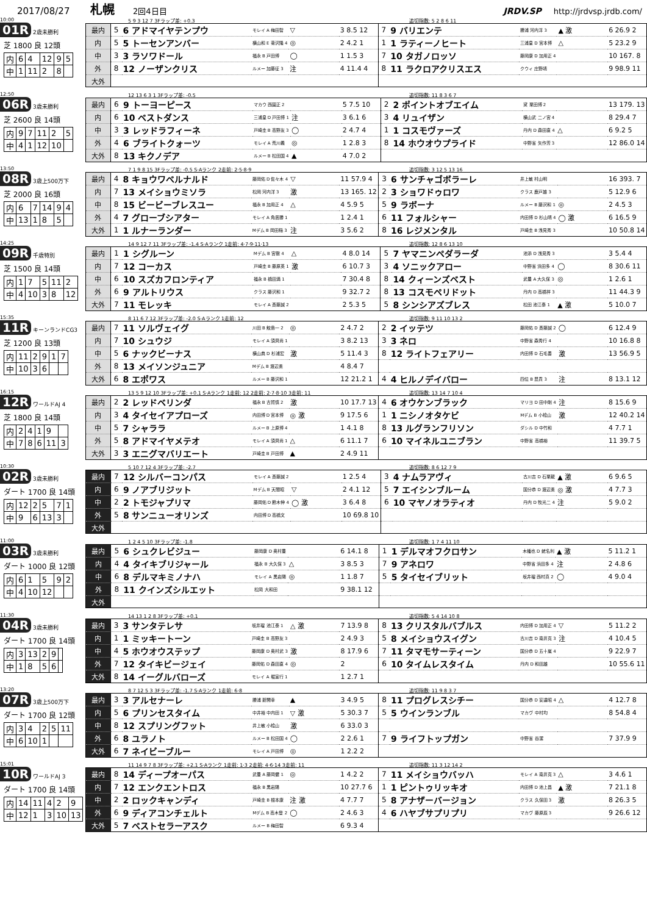2017/08/27 札幌 2回4日目 JRDV.SP http://jrdvsp.jrdb.com/
10:00
01R 2歳未勝利
芝 1800 良 12頭
| 内 | 6 | 4 | 12 | 9 | 5 |
| 中 | 1 | 11 | 2 | 8 | |
5 9 3 12 7 3Fラップ差: +0.3 追切指数: 5 2 8 6 11
| 最内 | 5 | 6 アドマイヤテンプウ | モレイ A 梅田智 | ▽ | 3 8.5 12 | 7 | 9 バリエンテ | 勝浦 河内洋 3 | ▲ 激 | 6 26.9 2 |
| 内 | 5 | 5 トーセンアンバー | 横山和 E 菊沢隆 4 | ◎ | 2 4.2 1 | 1 | 1 ラティーノヒート | 三浦皇 D 宮本博 | △ | 5 23.2 9 |
| 中 | 3 | 3 ラソワドール | 福永 B 戸田博 | ◯ | 1 1.5 3 | 7 | 10 タガノロッソ | 藤岡康 D 加用正 4 | | 10 167. 8 |
| 外 | 8 | 12 ノーザンクリス | ルメー 加藤征 3 | 注 | 4 11.4 4 | 8 | 11 ラクロアクリスエス | クウィ 庄野靖 | | 9 98.9 11 |
| 大外 | | | | | | | | | | |
12:50
06R 3歳未勝利
芝 2600 良 14頭
| 内 | 9 | 7 | 11 | 2 | 5 |
| 中 | 4 | 1 | 12 | 10 | |
12 13 6 3 1 3Fラップ差: -0.5 追切指数: 11 8 3 6 7
| 最内 | 6 | 9 トーヨーピース | マカウ 西園正 2 | | 5 7.5 10 | 2 | 2 ポイントオブエイム | 黛 栗田博 2 | | 13 179. 13 |
| 内 | 6 | 10 ベストダンス | 三浦皇 D 戸田博 1 | 注 | 3 6.1 6 | 3 | 4 リュイザン | 横山武 二ノ宮 4 | | 8 29.4 7 |
| 中 | 3 | 3 レッドラフィーネ | 戸崎圭 B 高野友 3 | ◯ | 2 4.7 4 | 1 | 1 コスモヴァーズ | 丹内 D 森田直 4 | △ | 6 9.2 5 |
| 外 | 4 | 6 ブライトクォーツ | モレイ A 荒川義 | ◎ | 1 2.8 3 | 8 | 14 ホウオウプライド | 中野省 矢作芳 3 | | 12 86.0 14 |
| 大外 | 8 | 13 キクノデア | ルメー B 松田国 4 | ▲ | 4 7.0 2 | | | | | |
13:50
08R 3歳上500万下
芝 2000 良 16頭
| 内 | 6 | 7 | 14 | 9 | 4 |
| 中 | 13 | 1 | 8 | 5 | |
7 1 9 8 15 3Fラップ差: -0.5 S·Aランク 2走前: 2·5·8·9 追切指数: 3 12 5 13 16
| 最内 | 4 | 8 キョウワベルナルド | 藤岡佑 D 佐々木 4 | ▽ | 11 57.9 4 | 3 | 6 サンチャゴボラーレ | 井上敏 村山明 | | 16 393. 7 |
| 内 | 7 | 13 メイショウミソラ | 松岡 河内洋 3 | 激 | 13 165. 12 | 2 | 3 ショワドゥロワ | クラス 鹿戸雄 3 | | 5 12.9 6 |
| 中 | 8 | 15 ビービーブレスユー | 福永 B 加用正 4 | △ | 4 5.9 5 | 5 | 9 ラボーナ | ルメー B 藤沢和 1 | ◎ | 2 4.5 3 |
| 外 | 4 | 7 グローブシアター | モレイ A 角居勝 1 | | 1 2.4 1 | 6 | 11 フォルシャー | 内田博 D 杉山晴 4 | ◯ 激 | 6 16.5 9 |
| 大外 | 1 | 1 ルナーランダー | Mデム B 岡田稲 3 | 注 | 3 5.6 2 | 8 | 16 レジメンタル | 戸崎圭 B 浅見秀 3 | | 10 50.8 14 |
14:25
09R 千歳特別
芝 1500 良 14頭
| 内 | 1 | 7 | 5 | 11 | 2 |
| 中 | 4 | 10 | 3 | 8 | 12 |
14 9 12 7 11 3Fラップ差: -1.4 S·Aランク 1走前: 4·7·9·11·13 追切指数: 12 8 6 13 10
| 最内 | 1 | 1 シグルーン | Mデム B 宮徹 4 | △ | 4 8.0 14 | 5 | 7 ヤマニンペダラーダ | 池添 D 浅見秀 3 | | 3 5.4 4 |
| 内 | 7 | 12 コーカス | 戸崎圭 B 藤原英 1 | 激 | 6 10.7 3 | 3 | 4 ソニックアロー | 中野省 浜田多 4 | ◯ | 8 30.6 11 |
| 中 | 6 | 10 スズカフロンティア | 福永 B 橋田満 1 | | 7 30.4 8 | 8 | 14 クィーンズベスト | 武豊 A 大久保 3 | ◎ | 1 2.6 1 |
| 外 | 6 | 9 アルトリウス | クラス 藤沢和 1 | | 9 32.7 2 | 8 | 13 コスモペリドット | 丹内 D 高橋祥 3 | | 11 44.3 9 |
| 大外 | 7 | 11 モレッキ | モレイ A 斎藤誠 2 | | 2 5.3 5 | 5 | 8 シンシアズブレス | 松田 池江泰 1 | ▲ 激 | 5 10.0 7 |
15:35
11R キーンランドCG3
芝 1200 良 13頭
| 内 | 11 | 2 | 9 | 1 | 7 |
| 中 | 10 | 3 | 6 | | |
8 11 6 7 12 3Fラップ差: -2.0 S·Aランク 1走前: 12 追切指数: 9 11 10 13 2
| 最内 | 7 | 11 ソルヴェイグ | 川田 B 鮫島一 2 | ◎ | 2 4.7 2 | 2 | 2 イッテツ | 藤岡佑 D 斎藤誠 2 | ◯ | 6 12.4 9 |
| 内 | 7 | 10 シュウジ | モレイ A 須貝尚 1 | | 3 8.2 13 | 3 | 3 ネロ | 中野省 森秀行 4 | | 10 16.8 8 |
| 中 | 5 | 6 ナックビーナス | 横山典 D 杉浦宏 | 激 | 5 11.4 3 | 8 | 12 ライトフェアリー | 内田博 D 石毛善 | 激 | 13 56.9 5 |
| 外 | 8 | 13 メイソンジュニア | Mデム B 渡辺薫 | | 4 8.4 7 | | | | | |
| 大外 | 6 | 8 エポワス | ルメー B 藤沢和 1 | | 12 21.2 1 | 4 | 4 ヒルノデイバロー | 四位 B 昆貢 3 | 注 | 8 13.1 12 |
16:15
12R ワールドAJ 4
芝 1800 良 14頭
| 内 | 2 | 4 | 1 | 9 | |
| 中 | 7 | 8 | 6 | 11 | 3 |
13 5 9 12 10 3Fラップ差: +0.1 S·Aランク 1走前: 12 2走前: 2·7·8·10 3走前: 11 追切指数: 13 14 7 10 4
| 最内 | 2 | 2 レッドベリンダ | 福永 B 古賀慎 2 | 激 | 10 17.7 13 | 4 | 6 オウケンブラック | マリヨ D 田中剛 4 | 注 | 8 15.6 9 |
| 内 | 3 | 4 タイセイアプローズ | 内田博 D 宮本博 | ◎ 激 | 9 17.5 6 | 1 | 1 ニシノオタケビ | Mデム B 小桧山 | 激 | 12 40.2 14 |
| 中 | 5 | 7 シャララ | ルメー B 上原博 4 | | 1 4.1 8 | 8 | 13 ルグランフリソン | ダシル D 中竹和 | | 4 7.7 1 |
| 外 | 5 | 8 アドマイヤメテオ | モレイ A 須貝尚 1 | △ | 6 11.1 7 | 6 | 10 マイネルユニブラン | 中野省 高橋裕 | | 11 39.7 5 |
| 大外 | 3 | 3 エニグマバリエート | 戸崎圭 B 戸田博 | ▲ | 2 4.9 11 | | | | | |
10:30
02R 3歳未勝利
ダート 1700 良 14頭
| 内 | 12 | 2 | 5 | 7 | 1 |
| 中 | 9 | 6 | 13 | 3 | |
5 10 7 12 4 3Fラップ差: -2.7 追切指数: 8 6 12 7 9
| 最内 | 7 | 12 シルバーコンパス | モレイ A 斎藤誠 2 | | 1 2.5 4 | 3 | 4 ナムラアヴィ | 古川吉 D 石栗龍 | ▲ 激 | 6 9.6 5 |
| 内 | 6 | 9 ノアブリジット | Mデム B 天間昭 | ▽ | 2 4.1 12 | 5 | 7 エイシンブルーム | 国分恭 D 渡辺薫 | ◎ 激 | 4 7.7 3 |
| 中 | 2 | 2 トモジャプリマ | 藤岡佑 D 鈴木伸 4 | ◯ 激 | 3 6.4 8 | 6 | 10 マヤノオラティオ | 丹内 D 牧光二 4 | 注 | 5 9.0 2 |
| 外 | 5 | 8 サンニューオリンズ | 内田博 D 高橋文 | | 10 69.8 10 | | | | | |
| 大外 | | | | | | | | | | |
11:00
03R 3歳未勝利
ダート 1000 良 12頭
| 内 | 6 | 1 | 5 | 9 | 2 |
| 中 | 4 | 10 | 12 | | |
1 2 4 5 10 3Fラップ差: -1.8 追切指数: 1 7 4 11 10
| 最内 | 5 | 6 シュクレビジュー | 藤岡康 D 奥村豊 | | 6 14.1 8 | 1 | 1 デルマオフクロサン | 木幡也 D 蛯名利 | ▲ 激 | 5 11.2 1 |
| 内 | 4 | 4 タイキブリジャール | 福永 B 大久保 3 | △ | 3 8.5 3 | 7 | 9 アネロワ | 中野省 浜田多 4 | 注 | 2 4.8 6 |
| 中 | 6 | 8 デルマキミノナハ | モレイ A 黒岩陽 | ◎ | 1 1.8 7 | 5 | 5 タイセイブリット | 坂井瑠 西村真 2 | ◯ | 4 9.0 4 |
| 外 | 8 | 11 クインズシルエット | 松岡 大和田 | | 9 38.1 12 | | | | | |
| 大外 | | | | | | | | | | |
11:30
04R 3歳未勝利
ダート 1700 良 14頭
| 内 | 3 | 13 | 2 | 9 | |
| 中 | 1 | 8 | 5 | 6 | |
14 13 1 2 8 3Fラップ差: +0.1 追切指数: 5 4 14 10 8
| 最内 | 3 | 3 サンタテレサ | 坂井瑠 池江泰 1 | △ 激 | 7 13.9 8 | 8 | 13 クリスタルバブルス | 内田博 D 加用正 4 | ▽ | 5 11.2 2 |
| 内 | 1 | 1 ミッキートーン | 戸崎圭 B 高野友 3 | | 2 4.9 3 | 5 | 8 メイショウスイグン | 古川吉 D 南井克 3 | 注 | 4 10.4 5 |
| 中 | 4 | 5 ホウオウステップ | 藤岡康 D 奥村武 3 | 激 | 8 17.9 6 | 7 | 11 タマモサーティーン | 国分恭 D 五十嵐 4 | | 9 22.9 7 |
| 外 | 7 | 12 タイキビージェイ | 藤岡佑 D 森田直 4 | ◎ | 2 | 6 | 10 タイムレスタイム | 丹内 D 和田雄 | | 10 55.6 11 |
| 大外 | 8 | 14 イーグルバローズ | モレイ A 堀宣行 1 | | 1 2.7 1 | | | | | |
13:20
07R 3歳上500万下
ダート 1700 良 12頭
| 内 | 3 | 4 | 2 | 5 | 11 |
| 中 | 6 | 10 | 1 | | |
8 7 12 5 3 3Fラップ差: -1.7 S·Aランク 1走前: 6·8 追切指数: 11 9 8 3 7
| 最内 | 3 | 3 アルセナーレ | 勝浦 新開幸 | ▲ | 3 4.9 5 | 8 | 11 プログレスシチー | 国分恭 D 安達昭 4 | △ | 4 12.7 8 |
| 内 | 5 | 6 プリンセスタイム | 中井裕 中内田 1 | ▽ 激 | 5 30.3 7 | 5 | 5 ウインランブル | マカヴ 中村均 | | 8 54.8 4 |
| 中 | 8 | 12 スプリングフット | 井上敏 小桧山 | 激 | 6 33.0 3 | | | | | |
| 外 | 6 | 8 ユラノト | ルメー B 松田国 4 | ◯ | 2 2.6 1 | 7 | 9 ライフトップガン | 中野省 谷潔 | | 7 37.9 9 |
| 大外 | 6 | 7 ネイビーブルー | モレイ A 戸田博 | ◎ | 1 2.2 2 | | | | | |
15:01
10R ワールドAJ 3
ダート 1700 良 14頭
| 内 | 14 | 11 | 4 | 2 | 9 |
| 中 | 12 | 1 | 3 | 10 | 13 |
11 14 9 7 8 3Fラップ差: +2.1 S·Aランク 1走前: 1·3 2走前: 4·6·14 3走前: 11 追切指数: 11 3 12 14 2
| 最内 | 8 | 14 ディープオーパス | 武豊 A 藤岡健 1 | ◎ | 1 4.2 2 | 7 | 11 メイショウバッハ | モレイ A 南井克 3 | △ | 3 4.6 1 |
| 内 | 7 | 12 エンクエントロス | 福永 B 黒岩陽 | | 10 27.7 6 | 1 | 1 ピントゥリッキオ | 内田博 D 池上昌 | ▲ 激 | 7 21.1 8 |
| 中 | 2 | 2 ロックキャンディ | 戸崎圭 B 根本康 | 注 激 | 4 7.7 7 | 5 | 8 アナザーバージョン | クラス 久保田 3 | 激 | 8 26.3 5 |
| 外 | 6 | 9 ディアコンチェルト | Mデム B 高木登 2 | ◯ | 2 4.6 3 | 4 | 6 ハヤブサプリプリ | マカヴ 藤原辰 3 | | 9 26.6 12 |
| 大外 | 5 | 7 ベストセラーアスク | ルメー B 梅田智 | | 6 9.3 4 | | | | | |